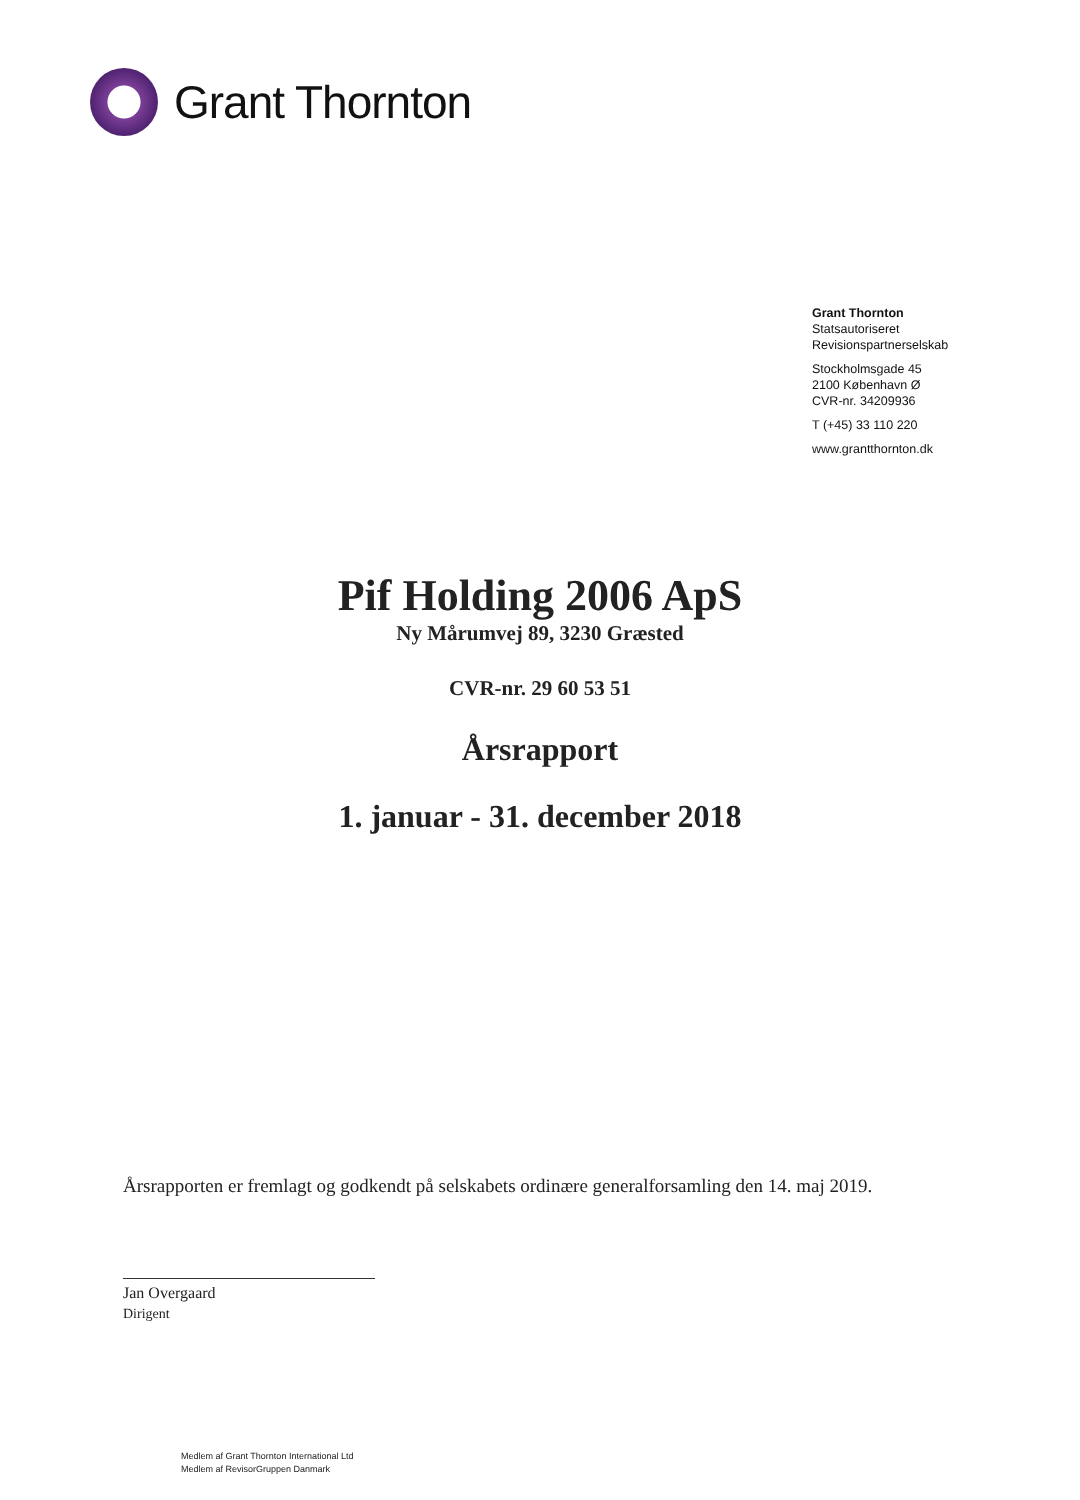Grant Thornton
Grant Thornton
Statsautoriseret
Revisionspartnerselskab
Stockholmsgade 45
2100 København Ø
CVR-nr. 34209936
T (+45) 33 110 220
www.grantthornton.dk
Pif Holding 2006 ApS
Ny Mårumvej 89, 3230 Græsted
CVR-nr. 29 60 53 51
Årsrapport
1. januar - 31. december 2018
Årsrapporten er fremlagt og godkendt på selskabets ordinære generalforsamling den 14. maj 2019.
Jan Overgaard
Dirigent
Medlem af Grant Thornton International Ltd
Medlem af RevisorGruppen Danmark